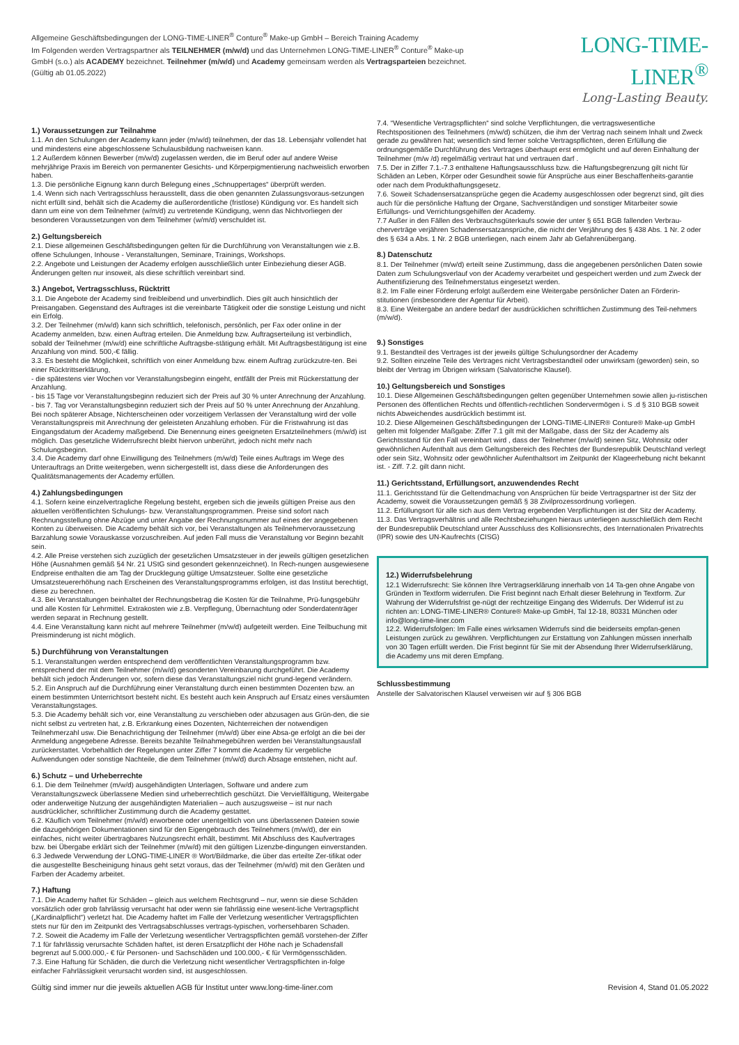Allgemeine Geschäftsbedingungen der LONG-TIME-LINER<sup>®</sup> Conture<sup>®</sup> Make-up GmbH – Bereich Training Academy
Im Folgenden werden Vertragspartner als TEILNEHMER (m/w/d) und das Unternehmen LONG-TIME-LINER<sup>®</sup> Conture<sup>®</sup> Make-up GmbH (s.o.) als ACADEMY bezeichnet. Teilnehmer (m/w/d) und Academy gemeinsam werden als Vertragsparteien bezeichnet. (Gültig ab 01.05.2022)
LONG-TIME-LINER<sup>®</sup>
Long-Lasting Beauty.
1.) Voraussetzungen zur Teilnahme
1.1. An den Schulungen der Academy kann jeder (m/w/d) teilnehmen, der das 18. Lebensjahr vollendet hat und mindestens eine abgeschlossene Schulausbildung nachweisen kann.
1.2 Außerdem können Bewerber (m/w/d) zugelassen werden, die im Beruf oder auf andere Weise mehrjährige Praxis im Bereich von permanenter Gesichts- und Körperpigmentierung nachweislich erworben haben.
1.3. Die persönliche Eignung kann durch Belegung eines „Schnuppertages“ überprüft werden.
1.4. Wenn sich nach Vertragsschluss herausstellt, dass die oben genannten Zulassungsvoraus-setzungen nicht erfüllt sind, behält sich die Academy die außerordentliche (fristlose) Kündigung vor. Es handelt sich dann um eine von dem Teilnehmer (w/m/d) zu vertretende Kündigung, wenn das Nichtvorliegen der besonderen Voraussetzungen von dem Teilnehmer (w/m/d) verschuldet ist.
2.) Geltungsbereich
2.1. Diese allgemeinen Geschäftsbedingungen gelten für die Durchführung von Veranstaltungen wie z.B. offene Schulungen, Inhouse - Veranstaltungen, Seminare, Trainings, Workshops.
2.2. Angebote und Leistungen der Academy erfolgen ausschließlich unter Einbeziehung dieser AGB. Änderungen gelten nur insoweit, als diese schriftlich vereinbart sind.
3.) Angebot, Vertragsschluss, Rücktritt
3.1. Die Angebote der Academy sind freibleibend und unverbindlich. Dies gilt auch hinsichtlich der Preisangaben. Gegenstand des Auftrages ist die vereinbarte Tätigkeit oder die sonstige Leistung und nicht ein Erfolg.
3.2. Der Teilnehmer (m/w/d) kann sich schriftlich, telefonisch, persönlich, per Fax oder online in der Academy anmelden, bzw. einen Auftrag erteilen. Die Anmeldung bzw. Auftragserteilung ist verbindlich, sobald der Teilnehmer (m/w/d) eine schriftliche Auftragsbe-stätigung erhält. Mit Auftragsbestätigung ist eine Anzahlung von mind. 500,-€ fällig.
3.3. Es besteht die Möglichkeit, schriftlich von einer Anmeldung bzw. einem Auftrag zurückzutre-ten. Bei einer Rücktrittserklärung,
- die spätestens vier Wochen vor Veranstaltungsbeginn eingeht, entfällt der Preis mit Rückerstattung der Anzahlung.
- bis 15 Tage vor Veranstaltungsbeginn reduziert sich der Preis auf 30 % unter Anrechnung der Anzahlung.
- bis 7. Tag vor Veranstaltungsbeginn reduziert sich der Preis auf 50 % unter Anrechnung der Anzahlung.
Bei noch späterer Absage, Nichterscheinen oder vorzeitigem Verlassen der Veranstaltung wird der volle Veranstaltungspreis mit Anrechnung der geleisteten Anzahlung erhoben. Für die Fristwahrung ist das Eingangsdatum der Academy maßgebend. Die Benennung eines geeigneten Ersatzteilnehmers (m/w/d) ist möglich. Das gesetzliche Widerrufsrecht bleibt hiervon unberührt, jedoch nicht mehr nach Schulungsbeginn.
3.4. Die Academy darf ohne Einwilligung des Teilnehmers (m/w/d) Teile eines Auftrags im Wege des Unterauftrags an Dritte weitergeben, wenn sichergestellt ist, dass diese die Anforderungen des Qualitätsmanagements der Academy erfüllen.
4.) Zahlungsbedingungen
4.1. Sofern keine einzelvertragliche Regelung besteht, ergeben sich die jeweils gültigen Preise aus den aktuellen veröffentlichten Schulungs- bzw. Veranstaltungsprogrammen. Preise sind sofort nach Rechnungsstellung ohne Abzüge und unter Angabe der Rechnungsnummer auf eines der angegebenen Konten zu überweisen. Die Academy behält sich vor, bei Veranstaltungen als Teilnehmervoraussetzung Barzahlung sowie Vorauskasse vorzuschreiben. Auf jeden Fall muss die Veranstaltung vor Beginn bezahlt sein.
4.2. Alle Preise verstehen sich zuzüglich der gesetzlichen Umsatzsteuer in der jeweils gültigen gesetzlichen Höhe (Ausnahmen gemäß §4 Nr. 21 UStG sind gesondert gekennzeichnet). In Rech-nungen ausgewiesene Endpreise enthalten die am Tag der Drucklegung gültige Umsatzsteuer. Sollte eine gesetzliche Umsatzsteuererhöhung nach Erscheinen des Veranstaltungsprogramms erfolgen, ist das Institut berechtigt, diese zu berechnen.
4.3. Bei Veranstaltungen beinhaltet der Rechnungsbetrag die Kosten für die Teilnahme, Prü-fungsgebühr und alle Kosten für Lehrmittel. Extrakosten wie z.B. Verpflegung, Übernachtung oder Sonderdatenträger werden separat in Rechnung gestellt.
4.4. Eine Veranstaltung kann nicht auf mehrere Teilnehmer (m/w/d) aufgeteilt werden. Eine Teilbuchung mit Preisminderung ist nicht möglich.
5.) Durchführung von Veranstaltungen
5.1. Veranstaltungen werden entsprechend dem veröffentlichten Veranstaltungsprogramm bzw. entsprechend der mit dem Teilnehmer (m/w/d) gesonderten Vereinbarung durchgeführt. Die Academy behält sich jedoch Änderungen vor, sofern diese das Veranstaltungsziel nicht grund-legend verändern.
5.2. Ein Anspruch auf die Durchführung einer Veranstaltung durch einen bestimmten Dozenten bzw. an einem bestimmten Unterrichtsort besteht nicht. Es besteht auch kein Anspruch auf Ersatz eines versäumten Veranstaltungstages.
5.3. Die Academy behält sich vor, eine Veranstaltung zu verschieben oder abzusagen aus Grün-den, die sie nicht selbst zu vertreten hat, z.B. Erkrankung eines Dozenten, Nichterreichen der notwendigen Teilnehmerzahl usw. Die Benachrichtigung der Teilnehmer (m/w/d) über eine Absa-ge erfolgt an die bei der Anmeldung angegebene Adresse. Bereits bezahlte Teilnahmegebühren werden bei Veranstaltungsausfall zurückerstattet. Vorbehaltlich der Regelungen unter Ziffer 7 kommt die Academy für vergebliche Aufwendungen oder sonstige Nachteile, die dem Teilnehmer (m/w/d) durch Absage entstehen, nicht auf.
6.) Schutz – und Urheberrechte
6.1. Die dem Teilnehmer (m/w/d) ausgehändigten Unterlagen, Software und andere zum Veranstaltungszweck überlassene Medien sind urheberrechtlich geschützt. Die Vervielfältigung, Weitergabe oder anderweitige Nutzung der ausgehändigten Materialien – auch auszugsweise – ist nur nach ausdrücklicher, schriftlicher Zustimmung durch die Academy gestattet.
6.2. Käuflich vom Teilnehmer (m/w/d) erworbene oder unentgeltlich von uns überlassenen Dateien sowie die dazugehörigen Dokumentationen sind für den Eigengebrauch des Teilnehmers (m/w/d), der ein einfaches, nicht weiter übertragbares Nutzungsrecht erhält, bestimmt. Mit Abschluss des Kaufvertrages bzw. bei Übergabe erklärt sich der Teilnehmer (m/w/d) mit den gültigen Lizenzbe-dingungen einverstanden.
6.3 Jedwede Verwendung der LONG-TIME-LINER ® Wort/Bildmarke, die über das erteilte Zer-tifikat oder die ausgestellte Bescheinigung hinaus geht setzt voraus, das der Teilnehmer (m/w/d) mit den Geräten und Farben der Academy arbeitet.
7.) Haftung
7.1. Die Academy haftet für Schäden – gleich aus welchem Rechtsgrund – nur, wenn sie diese Schäden vorsätzlich oder grob fahrlässig verursacht hat oder wenn sie fahrlässig eine wesent-liche Vertragspflicht („Kardinalpflicht“) verletzt hat. Die Academy haftet im Falle der Verletzung wesentlicher Vertragspflichten stets nur für den im Zeitpunkt des Vertragsabschlusses vertrags-typischen, vorhersehbaren Schaden.
7.2. Soweit die Academy im Falle der Verletzung wesentlicher Vertragspflichten gemäß vorstehen-der Ziffer 7.1 für fahrlässig verursachte Schäden haftet, ist deren Ersatzpflicht der Höhe nach je Schadensfall begrenzt auf 5.000.000,- € für Personen- und Sachschäden und 100.000,- € für Vermögensschäden.
7.3. Eine Haftung für Schäden, die durch die Verletzung nicht wesentlicher Vertragspflichten in-folge einfacher Fahrlässigkeit verursacht worden sind, ist ausgeschlossen.
7.4. “Wesentliche Vertragspflichten“ sind solche Verpflichtungen, die vertragswesentliche Rechtspositionen des Teilnehmers (m/w/d) schützen, die ihm der Vertrag nach seinem Inhalt und Zweck gerade zu gewähren hat; wesentlich sind ferner solche Vertragspflichten, deren Erfüllung die ordnungsgemäße Durchführung des Vertrages überhaupt erst ermöglicht und auf deren Einhaltung der Teilnehmer (m/w /d) regelmäßig vertraut hat und vertrauen darf .
7.5. Der in Ziffer 7.1.-7.3 enthaltene Haftungsausschluss bzw. die Haftungsbegrenzung gilt nicht für Schäden an Leben, Körper oder Gesundheit sowie für Ansprüche aus einer Beschaffenheits-garantie oder nach dem Produkthaftungsgesetz.
7.6. Soweit Schadensersatzansprüche gegen die Academy ausgeschlossen oder begrenzt sind, gilt dies auch für die persönliche Haftung der Organe, Sachverständigen und sonstiger Mitarbeiter sowie Erfüllungs- und Verrichtungsgehilfen der Academy.
7.7 Außer in den Fällen des Verbrauchsgüterkaufs sowie der unter § 651 BGB fallenden Verbrau-cherverträge verjähren Schadensersatzansprüche, die nicht der Verjährung des § 438 Abs. 1 Nr. 2 oder des § 634 a Abs. 1 Nr. 2 BGB unterliegen, nach einem Jahr ab Gefahrenübergang.
8.) Datenschutz
8.1. Der Teilnehmer (m/w/d) erteilt seine Zustimmung, dass die angegebenen persönlichen Daten sowie Daten zum Schulungsverlauf von der Academy verarbeitet und gespeichert werden und zum Zweck der Authentifizierung des Teilnehmerstatus eingesetzt werden.
8.2. Im Falle einer Förderung erfolgt außerdem eine Weitergabe persönlicher Daten an Förderin-stitutionen (insbesondere der Agentur für Arbeit).
8.3. Eine Weitergabe an andere bedarf der ausdrücklichen schriftlichen Zustimmung des Teil-nehmers (m/w/d).
9.) Sonstiges
9.1. Bestandteil des Vertrages ist der jeweils gültige Schulungsordner der Academy
9.2. Sollten einzelne Teile des Vertrages nicht Vertragsbestandteil oder unwirksam (geworden) sein, so bleibt der Vertrag im Übrigen wirksam (Salvatorische Klausel).
10.) Geltungsbereich und Sonstiges
10.1. Diese Allgemeinen Geschäftsbedingungen gelten gegenüber Unternehmen sowie allen ju-ristischen Personen des öffentlichen Rechts und öffentlich-rechtlichen Sondervermögen i. S .d § 310 BGB soweit nichts Abweichendes ausdrücklich bestimmt ist.
10.2. Diese Allgemeinen Geschäftsbedingungen der LONG-TIME-LINER® Conture® Make-up GmbH gelten mit folgender Maßgabe: Ziffer 7.1 gilt mit der Maßgabe, dass der Sitz der Academy als Gerichtsstand für den Fall vereinbart wird , dass der Teilnehmer (m/w/d) seinen Sitz, Wohnsitz oder gewöhnlichen Aufenthalt aus dem Geltungsbereich des Rechtes der Bundesrepublik Deutschland verlegt oder sein Sitz, Wohnsitz oder gewöhnlicher Aufenthaltsort im Zeitpunkt der Klageerhebung nicht bekannt ist. - Ziff. 7.2. gilt dann nicht.
11.) Gerichtsstand, Erfüllungsort, anzuwendendes Recht
11.1. Gerichtsstand für die Geltendmachung von Ansprüchen für beide Vertragspartner ist der Sitz der Academy, soweit die Voraussetzungen gemäß § 38 Zivilprozessordnung vorliegen.
11.2. Erfüllungsort für alle sich aus dem Vertrag ergebenden Verpflichtungen ist der Sitz der Academy.
11.3. Das Vertragsverhältnis und alle Rechtsbeziehungen hieraus unterliegen ausschließlich dem Recht der Bundesrepublik Deutschland unter Ausschluss des Kollisionsrechts, des Internationalen Privatrechts (IPR) sowie des UN-Kaufrechts (CISG)
12.) Widerrufsbelehrung
12.1 Widerrufsrecht: Sie können Ihre Vertragserklärung innerhalb von 14 Ta-gen ohne Angabe von Gründen in Textform widerrufen. Die Frist beginnt nach Erhalt dieser Belehrung in Textform. Zur Wahrung der Widerrufsfrist ge-nügt der rechtzeitige Eingang des Widerrufs. Der Widerruf ist zu richten an: LONG-TIME-LINER® Conture® Make-up GmbH, Tal 12-18, 80331 München oder info@long-time-liner.com
12.2. Widerrufsfolgen: Im Falle eines wirksamen Widerrufs sind die beiderseits empfan-genen Leistungen zurück zu gewähren. Verpflichtungen zur Erstattung von Zahlungen müssen innerhalb von 30 Tagen erfüllt werden. Die Frist beginnt für Sie mit der Absendung Ihrer Widerrufserklärung, die Academy uns mit deren Empfang.
Schlussbestimmung
Anstelle der Salvatorischen Klausel verweisen wir auf § 306 BGB
Gültig sind immer nur die jeweils aktuellen AGB für Institut unter www.long-time-liner.com Revision 4, Stand 01.05.2022